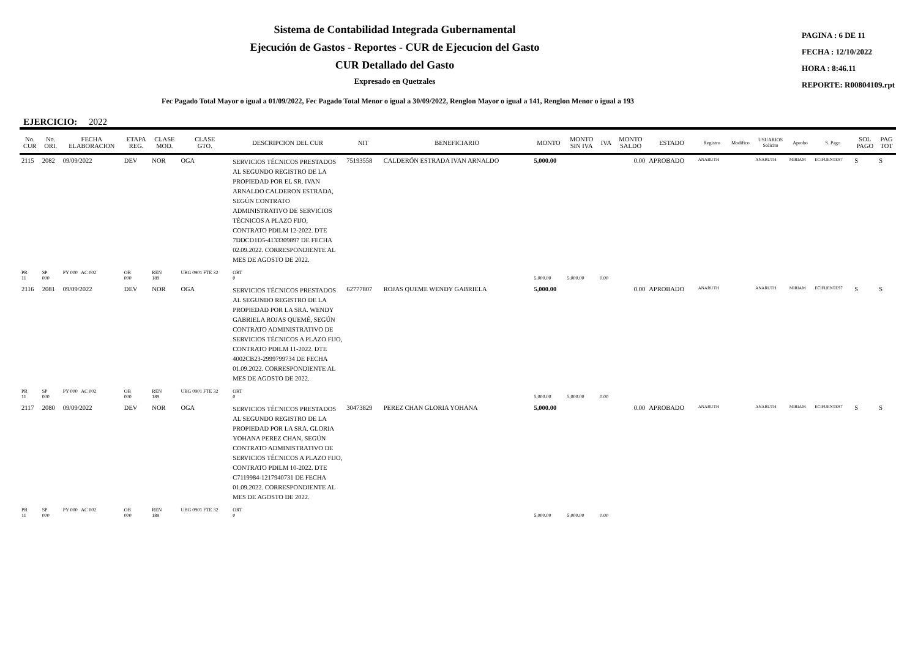Sistema de Contabilidad Integrada Gubernamental
Ejecución de Gastos - Reportes - CUR de Ejecucion del Gasto
CUR Detallado del Gasto
Expresado en Quetzales
PAGINA : 6 DE 11
FECHA : 12/10/2022
HORA : 8:46.11
REPORTE: R00804109.rpt
Fec Pagado Total Mayor o igual a 01/09/2022, Fec Pagado Total Menor o igual a 30/09/2022, Renglon Mayor o igual a 141, Renglon Menor o igual a 193
EJERCICIO: 2022
| No. CUR | No. ORI. | FECHA ELABORACION | ETAPA REG. | CLASE MOD. | CLASE GTO. | DESCRIPCION DEL CUR | NIT | BENEFICIARIO | MONTO | MONTO SIN IVA | IVA | MONTO SALDO | ESTADO | Registro | Modifico | USUARIOS Solicito | Aprobo | S. Pago | SOL PAGO | PAG TOT |
| --- | --- | --- | --- | --- | --- | --- | --- | --- | --- | --- | --- | --- | --- | --- | --- | --- | --- | --- | --- | --- |
| 2115 | 2082 | 09/09/2022 | DEV | NOR | OGA | SERVICIOS TÉCNICOS PRESTADOS AL SEGUNDO REGISTRO DE LA PROPIEDAD POR EL SR. IVAN ARNALDO CALDERON ESTRADA, SEGÚN CONTRATO ADMINISTRATIVO DE SERVICIOS TÉCNICOS A PLAZO FIJO, CONTRATO PDILM 12-2022. DTE 7DDCD1D5-4133309897 DE FECHA 02.09.2022. CORRESPONDIENTE AL MES DE AGOSTO DE 2022. | 75193558 | CALDERÓN ESTRADA IVAN ARNALDO | 5,000.00 | | | 0.00 | APROBADO | ANARUTH | | ANARUTH | MIRIAM | ECIFUENTES7 | S | S |
| PR 11 | SP 000 | PY 000 AC 002 | OB 000 | REN 189 | UBG 0901 FTE 32 | ORT 0 | | | 5,000.00 | 5,000.00 | 0.00 | | | | | | | | | |
| 2116 | 2081 | 09/09/2022 | DEV | NOR | OGA | SERVICIOS TÉCNICOS PRESTADOS AL SEGUNDO REGISTRO DE LA PROPIEDAD POR LA SRA. WENDY GABRIELA ROJAS QUEMÉ, SEGÚN CONTRATO ADMINISTRATIVO DE SERVICIOS TÉCNICOS A PLAZO FIJO, CONTRATO PDILM 11-2022. DTE 4002CB23-2999799734 DE FECHA 01.09.2022. CORRESPONDIENTE AL MES DE AGOSTO DE 2022. | 62777807 | ROJAS QUEME WENDY GABRIELA | 5,000.00 | | | 0.00 | APROBADO | ANARUTH | | ANARUTH | MIRIAM | ECIFUENTES7 | S | S |
| PR 11 | SP 000 | PY 000 AC 002 | OB 000 | REN 189 | UBG 0901 FTE 32 | ORT 0 | | | 5,000.00 | 5,000.00 | 0.00 | | | | | | | | | |
| 2117 | 2080 | 09/09/2022 | DEV | NOR | OGA | SERVICIOS TÉCNICOS PRESTADOS AL SEGUNDO REGISTRO DE LA PROPIEDAD POR LA SRA. GLORIA YOHANA PEREZ CHAN, SEGÚN CONTRATO ADMINISTRATIVO DE SERVICIOS TÉCNICOS A PLAZO FIJO, CONTRATO PDILM 10-2022. DTE C7119984-1217940731 DE FECHA 01.09.2022. CORRESPONDIENTE AL MES DE AGOSTO DE 2022. | 30473829 | PEREZ CHAN GLORIA YOHANA | 5,000.00 | | | 0.00 | APROBADO | ANARUTH | | ANARUTH | MIRIAM | ECIFUENTES7 | S | S |
| PR 11 | SP 000 | PY 000 AC 002 | OB 000 | REN 189 | UBG 0901 FTE 32 | ORT 0 | | | 5,000.00 | 5,000.00 | 0.00 | | | | | | | | | |